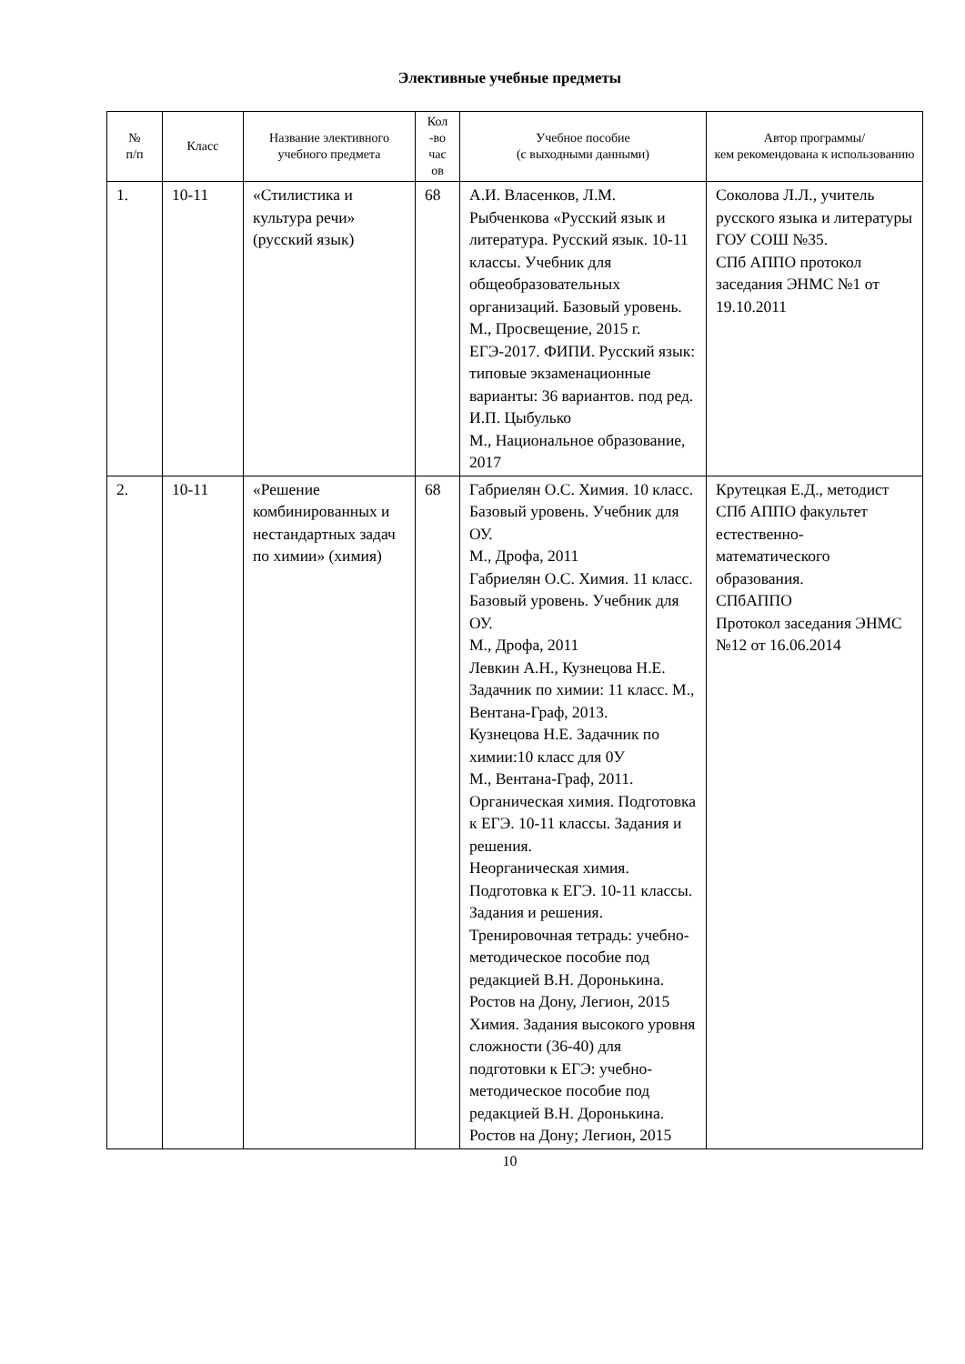Элективные учебные предметы
| № п/п | Класс | Название элективного учебного предмета | Кол -во час ов | Учебное пособие (с выходными данными) | Автор программы/ кем рекомендована к использованию |
| --- | --- | --- | --- | --- | --- |
| 1. | 10-11 | «Стилистика и культура речи» (русский язык) | 68 | А.И. Власенков, Л.М. Рыбченкова «Русский язык и литература. Русский язык. 10-11 классы. Учебник для общеобразовательных организаций. Базовый уровень. М., Просвещение, 2015 г. ЕГЭ-2017. ФИПИ. Русский язык: типовые экзаменационные варианты: 36 вариантов. под ред. И.П. Цыбулько М., Национальное образование, 2017 | Соколова Л.Л., учитель русского языка и литературы ГОУ СОШ №35. СПб АППО протокол заседания ЭНМС №1 от 19.10.2011 |
| 2. | 10-11 | «Решение комбинированных и нестандартных задач по химии» (химия) | 68 | Габриелян О.С. Химия. 10 класс. Базовый уровень. Учебник для ОУ. М., Дрофа, 2011 Габриелян О.С. Химия. 11 класс. Базовый уровень. Учебник для ОУ. М., Дрофа, 2011 Левкин А.Н., Кузнецова Н.Е. Задачник по химии: 11 класс. М., Вентана-Граф, 2013. Кузнецова Н.Е. Задачник по химии:10 класс для 0У М., Вентана-Граф, 2011. Органическая химия. Подготовка к ЕГЭ. 10-11 классы. Задания и решения. Неорганическая химия. Подготовка к ЕГЭ. 10-11 классы. Задания и решения. Тренировочная тетрадь: учебно-методическое пособие под редакцией В.Н. Доронькина. Ростов на Дону, Легион, 2015 Химия. Задания высокого уровня сложности (36-40) для подготовки к ЕГЭ: учебно-методическое пособие под редакцией В.Н. Доронькина. Ростов на Дону; Легион, 2015 | Крутецкая Е.Д., методист СПб АППО факультет естественно-математического образования. СПбАППО Протокол заседания ЭНМС №12 от 16.06.2014 |
10